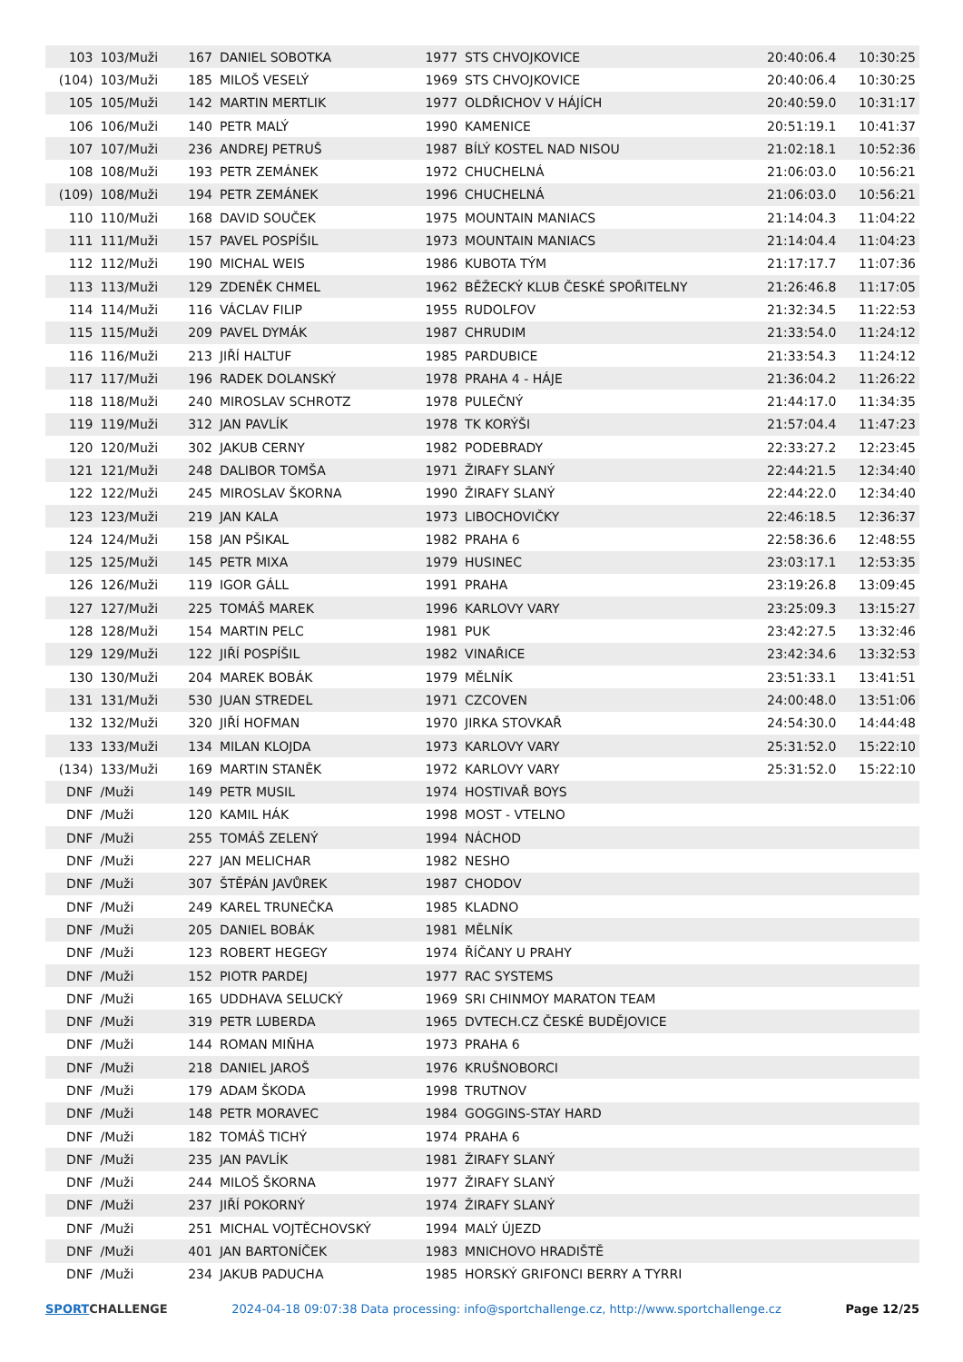| 103 | 103/Muži | 167 | DANIEL SOBOTKA | 1977 | STS CHVOJKOVICE | 20:40:06.4 | 10:30:25 |
| (104) | 103/Muži | 185 | MILOŠ VESELÝ | 1969 | STS CHVOJKOVICE | 20:40:06.4 | 10:30:25 |
| 105 | 105/Muži | 142 | MARTIN MERTLIK | 1977 | OLDŘICHOV V HÁJÍCH | 20:40:59.0 | 10:31:17 |
| 106 | 106/Muži | 140 | PETR MALÝ | 1990 | KAMENICE | 20:51:19.1 | 10:41:37 |
| 107 | 107/Muži | 236 | ANDREJ PETRUŠ | 1987 | BÍLÝ KOSTEL NAD NISOU | 21:02:18.1 | 10:52:36 |
| 108 | 108/Muži | 193 | PETR ZEMÁNEK | 1972 | CHUCHELNÁ | 21:06:03.0 | 10:56:21 |
| (109) | 108/Muži | 194 | PETR ZEMÁNEK | 1996 | CHUCHELNÁ | 21:06:03.0 | 10:56:21 |
| 110 | 110/Muži | 168 | DAVID SOUČEK | 1975 | MOUNTAIN MANIACS | 21:14:04.3 | 11:04:22 |
| 111 | 111/Muži | 157 | PAVEL POSPÍŠIL | 1973 | MOUNTAIN MANIACS | 21:14:04.4 | 11:04:23 |
| 112 | 112/Muži | 190 | MICHAL WEIS | 1986 | KUBOTA TÝM | 21:17:17.7 | 11:07:36 |
| 113 | 113/Muži | 129 | ZDENĚK CHMEL | 1962 | BĚŽECKÝ KLUB ČESKÉ SPOŘITELNY | 21:26:46.8 | 11:17:05 |
| 114 | 114/Muži | 116 | VÁCLAV FILIP | 1955 | RUDOLFOV | 21:32:34.5 | 11:22:53 |
| 115 | 115/Muži | 209 | PAVEL DYMÁK | 1987 | CHRUDIM | 21:33:54.0 | 11:24:12 |
| 116 | 116/Muži | 213 | JIŘÍ HALTUF | 1985 | PARDUBICE | 21:33:54.3 | 11:24:12 |
| 117 | 117/Muži | 196 | RADEK DOLANSKÝ | 1978 | PRAHA 4 - HÁJE | 21:36:04.2 | 11:26:22 |
| 118 | 118/Muži | 240 | MIROSLAV SCHROTZ | 1978 | PULEČNÝ | 21:44:17.0 | 11:34:35 |
| 119 | 119/Muži | 312 | JAN PAVLÍK | 1978 | TK KORÝŠI | 21:57:04.4 | 11:47:23 |
| 120 | 120/Muži | 302 | JAKUB CERNY | 1982 | PODEBRADY | 22:33:27.2 | 12:23:45 |
| 121 | 121/Muži | 248 | DALIBOR TOMŠA | 1971 | ŽIRAFY SLANÝ | 22:44:21.5 | 12:34:40 |
| 122 | 122/Muži | 245 | MIROSLAV ŠKORNA | 1990 | ŽIRAFY SLANÝ | 22:44:22.0 | 12:34:40 |
| 123 | 123/Muži | 219 | JAN KALA | 1973 | LIBOCHOVIČKY | 22:46:18.5 | 12:36:37 |
| 124 | 124/Muži | 158 | JAN PŠIKAL | 1982 | PRAHA 6 | 22:58:36.6 | 12:48:55 |
| 125 | 125/Muži | 145 | PETR MIXA | 1979 | HUSINEC | 23:03:17.1 | 12:53:35 |
| 126 | 126/Muži | 119 | IGOR GÁLL | 1991 | PRAHA | 23:19:26.8 | 13:09:45 |
| 127 | 127/Muži | 225 | TOMÁŠ MAREK | 1996 | KARLOVY VARY | 23:25:09.3 | 13:15:27 |
| 128 | 128/Muži | 154 | MARTIN PELC | 1981 | PUK | 23:42:27.5 | 13:32:46 |
| 129 | 129/Muži | 122 | JIŘÍ POSPÍŠIL | 1982 | VINAŘICE | 23:42:34.6 | 13:32:53 |
| 130 | 130/Muži | 204 | MAREK BOBÁK | 1979 | MĚLNÍK | 23:51:33.1 | 13:41:51 |
| 131 | 131/Muži | 530 | JUAN STREDEL | 1971 | CZCOVEN | 24:00:48.0 | 13:51:06 |
| 132 | 132/Muži | 320 | JIŘÍ HOFMAN | 1970 | JIRKA STOVKAŘ | 24:54:30.0 | 14:44:48 |
| 133 | 133/Muži | 134 | MILAN KLOJDA | 1973 | KARLOVY VARY | 25:31:52.0 | 15:22:10 |
| (134) | 133/Muži | 169 | MARTIN STANĚK | 1972 | KARLOVY VARY | 25:31:52.0 | 15:22:10 |
| DNF | /Muži | 149 | PETR MUSIL | 1974 | HOSTIVAŘ BOYS | | |
| DNF | /Muži | 120 | KAMIL HÁK | 1998 | MOST - VTELNO | | |
| DNF | /Muži | 255 | TOMÁŠ ZELENÝ | 1994 | NÁCHOD | | |
| DNF | /Muži | 227 | JAN MELICHAR | 1982 | NESHO | | |
| DNF | /Muži | 307 | ŠTĚPÁN JAVŮREK | 1987 | CHODOV | | |
| DNF | /Muži | 249 | KAREL TRUNEČKA | 1985 | KLADNO | | |
| DNF | /Muži | 205 | DANIEL BOBÁK | 1981 | MĚLNÍK | | |
| DNF | /Muži | 123 | ROBERT HEGEGY | 1974 | ŘÍČANY U PRAHY | | |
| DNF | /Muži | 152 | PIOTR PARDEJ | 1977 | RAC SYSTEMS | | |
| DNF | /Muži | 165 | UDDHAVA SELUCKÝ | 1969 | SRI CHINMOY MARATON TEAM | | |
| DNF | /Muži | 319 | PETR LUBERDA | 1965 | DVTECH.CZ ČESKÉ BUDĚJOVICE | | |
| DNF | /Muži | 144 | ROMAN MIŇHA | 1973 | PRAHA 6 | | |
| DNF | /Muži | 218 | DANIEL JAROŠ | 1976 | KRUŠNOBORCI | | |
| DNF | /Muži | 179 | ADAM ŠKODA | 1998 | TRUTNOV | | |
| DNF | /Muži | 148 | PETR MORAVEC | 1984 | GOGGINS-STAY HARD | | |
| DNF | /Muži | 182 | TOMÁŠ TICHÝ | 1974 | PRAHA 6 | | |
| DNF | /Muži | 235 | JAN PAVLÍK | 1981 | ŽIRAFY SLANÝ | | |
| DNF | /Muži | 244 | MILOŠ ŠKORNA | 1977 | ŽIRAFY SLANÝ | | |
| DNF | /Muži | 237 | JIŘÍ POKORNÝ | 1974 | ŽIRAFY SLANÝ | | |
| DNF | /Muži | 251 | MICHAL VOJTĚCHOVSKÝ | 1994 | MALÝ ÚJEZD | | |
| DNF | /Muži | 401 | JAN BARTONÍČEK | 1983 | MNICHOVO HRADIŠTĚ | | |
| DNF | /Muži | 234 | JAKUB PADUCHA | 1985 | HORSKÝ GRIFONCI BERRY A TYRRI | | |
SPORTCHALLENGE 2024-04-18 09:07:38 Data processing: info@sportchallenge.cz, http://www.sportchallenge.cz Page 12/25